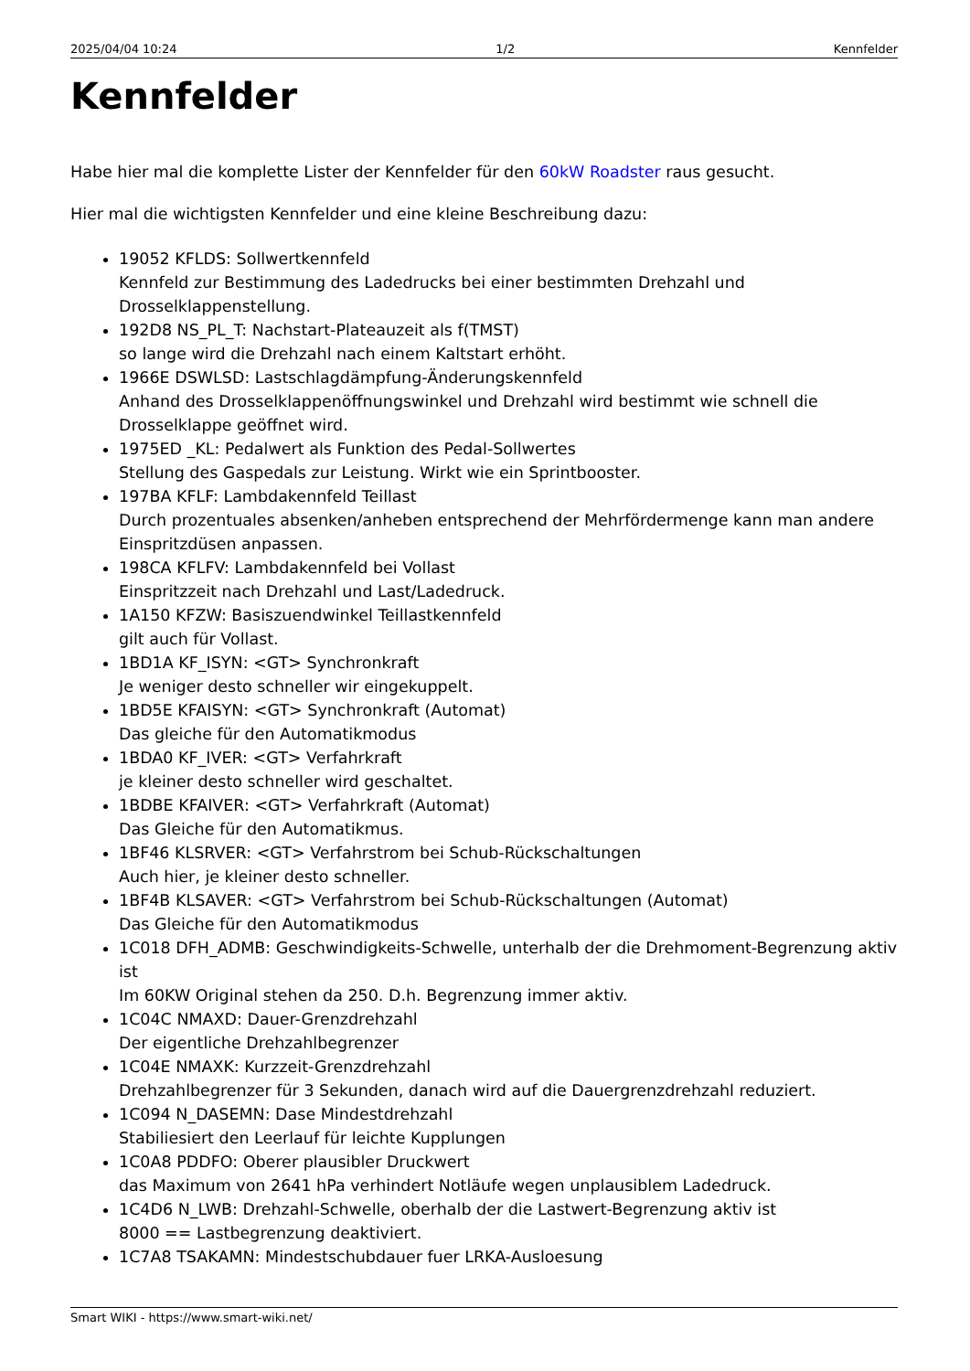2025/04/04 10:24 1/2 Kennfelder
Kennfelder
Habe hier mal die komplette Lister der Kennfelder für den 60kW Roadster raus gesucht.
Hier mal die wichtigsten Kennfelder und eine kleine Beschreibung dazu:
19052 KFLDS: Sollwertkennfeld
Kennfeld zur Bestimmung des Ladedrucks bei einer bestimmten Drehzahl und Drosselklappenstellung.
192D8 NS_PL_T: Nachstart-Plateauzeit als f(TMST)
so lange wird die Drehzahl nach einem Kaltstart erhöht.
1966E DSWLSD: Lastschlagdämpfung-Änderungskennfeld
Anhand des Drosselklappenöffnungswinkel und Drehzahl wird bestimmt wie schnell die Drosselklappe geöffnet wird.
1975ED _KL: Pedalwert als Funktion des Pedal-Sollwertes
Stellung des Gaspedals zur Leistung. Wirkt wie ein Sprintbooster.
197BA KFLF: Lambdakennfeld Teillast
Durch prozentuales absenken/anheben entsprechend der Mehrfördermenge kann man andere Einspritzdüsen anpassen.
198CA KFLFV: Lambdakennfeld bei Vollast
Einspritzzeit nach Drehzahl und Last/Ladedruck.
1A150 KFZW: Basiszuendwinkel Teillastkennfeld
gilt auch für Vollast.
1BD1A KF_ISYN: <GT> Synchronkraft
Je weniger desto schneller wir eingekuppelt.
1BD5E KFAISYN: <GT> Synchronkraft (Automat)
Das gleiche für den Automatikmodus
1BDA0 KF_IVER: <GT> Verfahrkraft
je kleiner desto schneller wird geschaltet.
1BDBE KFAIVER: <GT> Verfahrkraft (Automat)
Das Gleiche für den Automatikmus.
1BF46 KLSRVER: <GT> Verfahrstrom bei Schub-Rückschaltungen
Auch hier, je kleiner desto schneller.
1BF4B KLSAVER: <GT> Verfahrstrom bei Schub-Rückschaltungen (Automat)
Das Gleiche für den Automatikmodus
1C018 DFH_ADMB: Geschwindigkeits-Schwelle, unterhalb der die Drehmoment-Begrenzung aktiv ist
Im 60KW Original stehen da 250. D.h. Begrenzung immer aktiv.
1C04C NMAXD: Dauer-Grenzdrehzahl
Der eigentliche Drehzahlbegrenzer
1C04E NMAXK: Kurzzeit-Grenzdrehzahl
Drehzahlbegrenzer für 3 Sekunden, danach wird auf die Dauergrenzdrehzahl reduziert.
1C094 N_DASEMN: Dase Mindestdrehzahl
Stabiliesiert den Leerlauf für leichte Kupplungen
1C0A8 PDDFO: Oberer plausibler Druckwert
das Maximum von 2641 hPa verhindert Notläufe wegen unplausiblem Ladedruck.
1C4D6 N_LWB: Drehzahl-Schwelle, oberhalb der die Lastwert-Begrenzung aktiv ist
8000 == Lastbegrenzung deaktiviert.
1C7A8 TSAKAMN: Mindestschubdauer fuer LRKA-Ausloesung
Smart WIKI - https://www.smart-wiki.net/